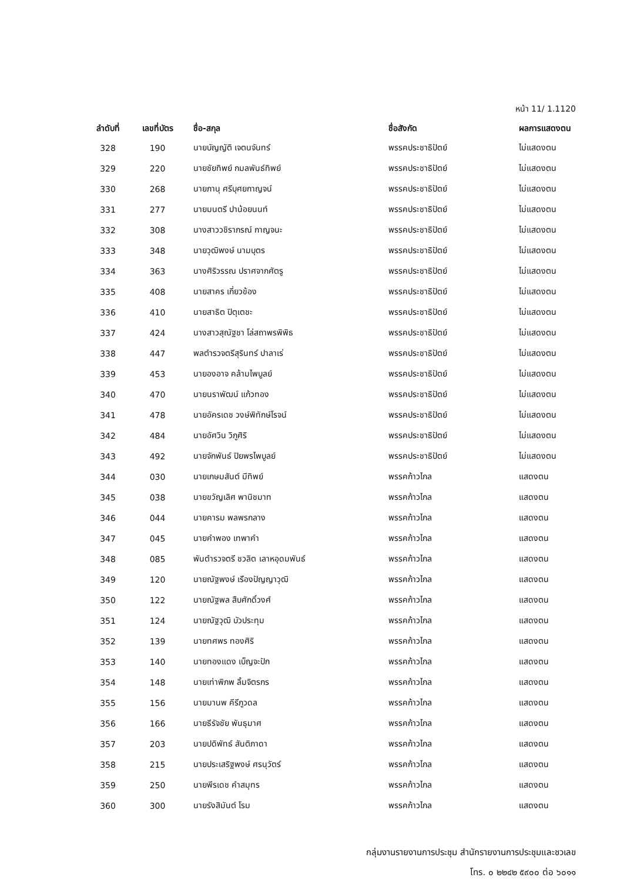หน้า 11/ 1.1120
| ลำดับที่ | เลขที่บัตร | ชื่อ-สกุล | ชื่อสังกัด | ผลการแสดงตน |
| --- | --- | --- | --- | --- |
| 328 | 190 | นายบัญญัติ เจตนจันทร์ | พรรคประชาธิปัตย์ | ไม่แสดงตน |
| 329 | 220 | นายชัยทิพย์ กมลพันธ์ทิพย์ | พรรคประชาธิปัตย์ | ไม่แสดงตน |
| 330 | 268 | นายภานุ ศรีบุศยกาญจน์ | พรรคประชาธิปัตย์ | ไม่แสดงตน |
| 331 | 277 | นายมนตรี ปาน้อยนนท์ | พรรคประชาธิปัตย์ | ไม่แสดงตน |
| 332 | 308 | นางสาววชิราภรณ์ กาญจนะ | พรรคประชาธิปัตย์ | ไม่แสดงตน |
| 333 | 348 | นายวุฒิพงษ์ นามบุตร | พรรคประชาธิปัตย์ | ไม่แสดงตน |
| 334 | 363 | นางศิริวรรณ ปราศจากศัตรู | พรรคประชาธิปัตย์ | ไม่แสดงตน |
| 335 | 408 | นายสาคร เกี่ยวข้อง | พรรคประชาธิปัตย์ | ไม่แสดงตน |
| 336 | 410 | นายสาธิต ปิตุเตชะ | พรรคประชาธิปัตย์ | ไม่แสดงตน |
| 337 | 424 | นางสาวสุณัฐชา โล่สถาพรพิพิธ | พรรคประชาธิปัตย์ | ไม่แสดงตน |
| 338 | 447 | พลตำรวจตรีสุรินทร์ ปาลาเร่ | พรรคประชาธิปัตย์ | ไม่แสดงตน |
| 339 | 453 | นายองอาจ คล้ามไพบูลย์ | พรรคประชาธิปัตย์ | ไม่แสดงตน |
| 340 | 470 | นายนราพัฒน์ แก้วทอง | พรรคประชาธิปัตย์ | ไม่แสดงตน |
| 341 | 478 | นายอัครเดช วงษ์พิทักษ์โรจน์ | พรรคประชาธิปัตย์ | ไม่แสดงตน |
| 342 | 484 | นายอัศวิน วิภูศิริ | พรรคประชาธิปัตย์ | ไม่แสดงตน |
| 343 | 492 | นายจักพันธ์ ปิยพรไพบูลย์ | พรรคประชาธิปัตย์ | ไม่แสดงตน |
| 344 | 030 | นายเกษมสันต์ มีทิพย์ | พรรคก้าวไกล | แสดงตน |
| 345 | 038 | นายขวัญเลิศ พานิชมาท | พรรคก้าวไกล | แสดงตน |
| 346 | 044 | นายคารม พลพรกลาง | พรรคก้าวไกล | แสดงตน |
| 347 | 045 | นายคำพอง เทพาคำ | พรรคก้าวไกล | แสดงตน |
| 348 | 085 | พันตำรวจตรี ชวลิต เลาหอุดมพันธ์ | พรรคก้าวไกล | แสดงตน |
| 349 | 120 | นายณัฐพงษ์ เรืองปัญญาวุฒิ | พรรคก้าวไกล | แสดงตน |
| 350 | 122 | นายณัฐพล สืบศักดิ์วงศ์ | พรรคก้าวไกล | แสดงตน |
| 351 | 124 | นายณัฐวุฒิ บัวประทุม | พรรคก้าวไกล | แสดงตน |
| 352 | 139 | นายทศพร ทองศิริ | พรรคก้าวไกล | แสดงตน |
| 353 | 140 | นายทองแดง เบ็ญจะปัก | พรรคก้าวไกล | แสดงตน |
| 354 | 148 | นายเท่าพิภพ ลิ้มจิตรกร | พรรคก้าวไกล | แสดงตน |
| 355 | 156 | นายมานพ คีรีภูวดล | พรรคก้าวไกล | แสดงตน |
| 356 | 166 | นายธีรัจชัย พันธุมาศ | พรรคก้าวไกล | แสดงตน |
| 357 | 203 | นายปดิพัทธ์ สันติภาดา | พรรคก้าวไกล | แสดงตน |
| 358 | 215 | นายประเสริฐพงษ์ ศรนุวัตร์ | พรรคก้าวไกล | แสดงตน |
| 359 | 250 | นายพีรเดช คำสมุทร | พรรคก้าวไกล | แสดงตน |
| 360 | 300 | นายรังสิมันต์ โรม | พรรคก้าวไกล | แสดงตน |
กลุ่มงานรายงานการประชุม สำนักรายงานการประชุมและชวเลข
โทร. ๐ ๒๒๔๒ ๕๙๐๐ ต่อ ๖๐๑๑